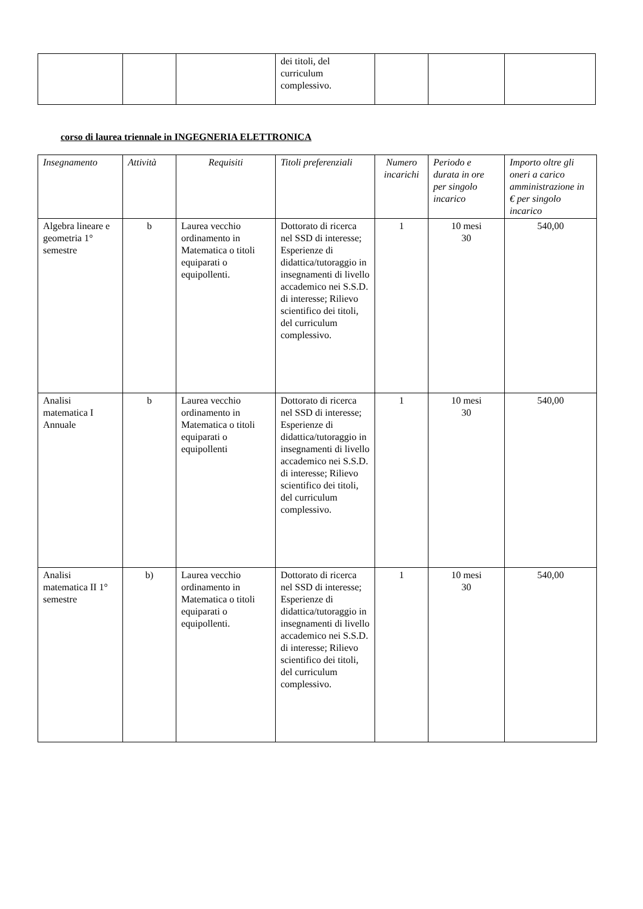| | | | dei titoli, del curriculum complessivo. | | | |
corso di laurea triennale in INGEGNERIA ELETTRONICA
| Insegnamento | Attività | Requisiti | Titoli preferenziali | Numero incarichi | Periodo e durata in ore per singolo incarico | Importo oltre gli oneri a carico amministrazione in € per singolo incarico |
| --- | --- | --- | --- | --- | --- | --- |
| Algebra lineare e geometria 1° semestre | b | Laurea vecchio ordinamento in Matematica o titoli equiparati o equipollenti. | Dottorato di ricerca nel SSD di interesse; Esperienze di didattica/tutoraggio in insegnamenti di livello accademico nei S.S.D. di interesse; Rilievo scientifico dei titoli, del curriculum complessivo. | 1 | 10 mesi 30 | 540,00 |
| Analisi matematica I Annuale | b | Laurea vecchio ordinamento in Matematica o titoli equiparati o equipollenti | Dottorato di ricerca nel SSD di interesse; Esperienze di didattica/tutoraggio in insegnamenti di livello accademico nei S.S.D. di interesse; Rilievo scientifico dei titoli, del curriculum complessivo. | 1 | 10 mesi 30 | 540,00 |
| Analisi matematica II 1° semestre | b) | Laurea vecchio ordinamento in Matematica o titoli equiparati o equipollenti. | Dottorato di ricerca nel SSD di interesse; Esperienze di didattica/tutoraggio in insegnamenti di livello accademico nei S.S.D. di interesse; Rilievo scientifico dei titoli, del curriculum complessivo. | 1 | 10 mesi 30 | 540,00 |